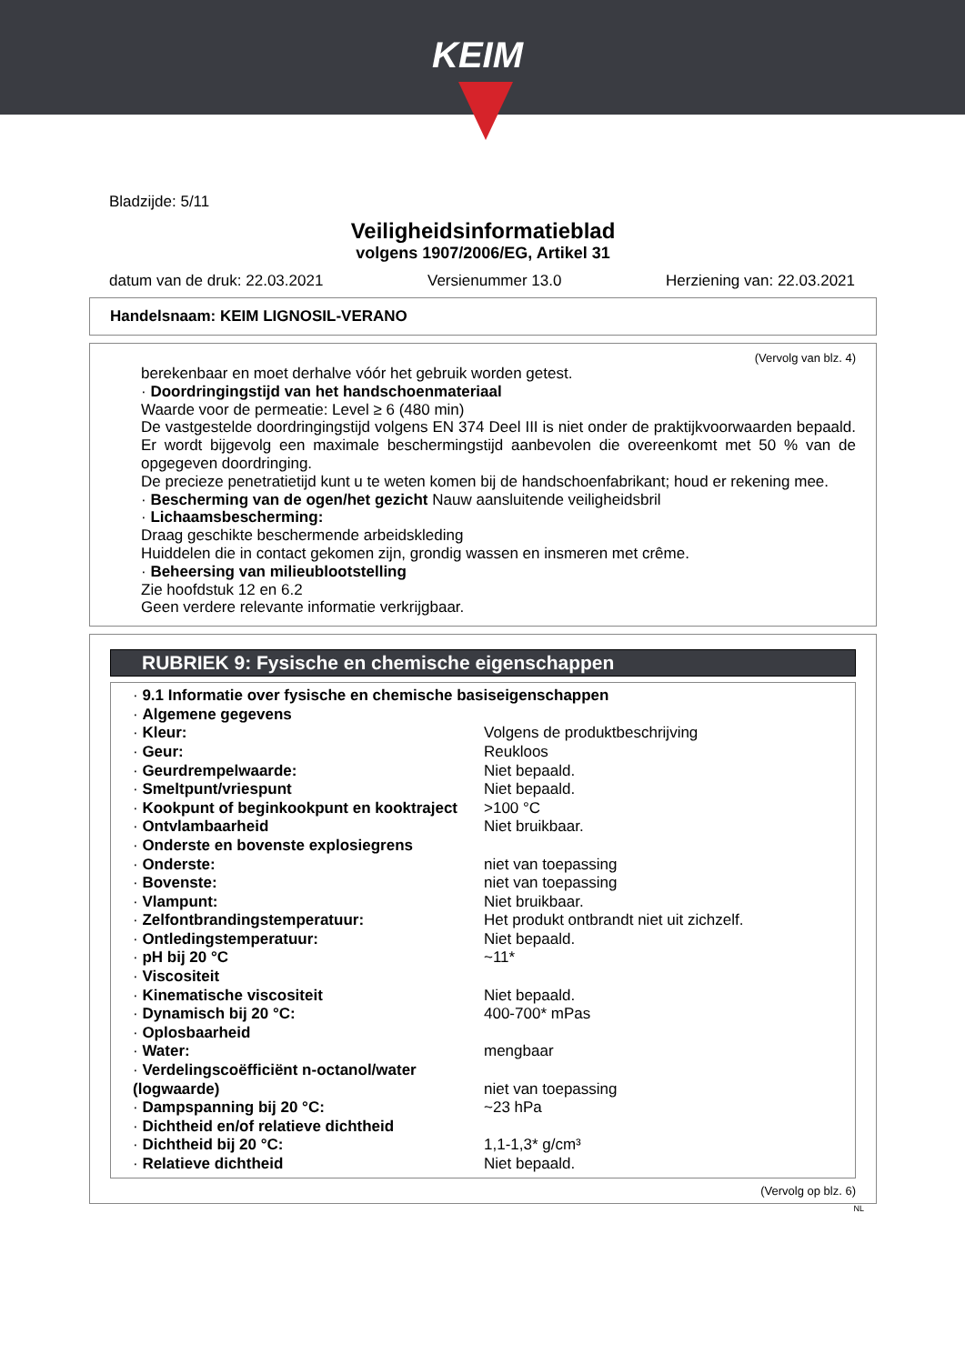KEIM
Bladzijde: 5/11
Veiligheidsinformatieblad
volgens 1907/2006/EG, Artikel 31
datum van de druk: 22.03.2021 Versienummer 13.0 Herziening van: 22.03.2021
Handelsnaam: KEIM LIGNOSIL-VERANO
(Vervolg van blz. 4)
berekenbaar en moet derhalve vóór het gebruik worden getest.
· Doordringingstijd van het handschoenmateriaal
Waarde voor de permeatie: Level ≥ 6 (480 min)
De vastgestelde doordringingstijd volgens EN 374 Deel III is niet onder de praktijkvoorwaarden bepaald. Er wordt bijgevolg een maximale beschermingstijd aanbevolen die overeenkomt met 50 % van de opgegeven doordringing.
De precieze penetratietijd kunt u te weten komen bij de handschoenfabrikant; houd er rekening mee.
· Bescherming van de ogen/het gezicht Nauw aansluitende veiligheidsbril
· Lichaamsbescherming:
Draag geschikte beschermende arbeidskleding
Huiddelen die in contact gekomen zijn, grondig wassen en insmeren met crême.
· Beheersing van milieublootstelling
Zie hoofdstuk 12 en 6.2
Geen verdere relevante informatie verkrijgbaar.
RUBRIEK 9: Fysische en chemische eigenschappen
| · 9.1 Informatie over fysische en chemische basiseigenschappen | |
| · Algemene gegevens | |
| · Kleur: | Volgens de produktbeschrijving |
| · Geur: | Reukloos |
| · Geurdrempelwaarde: | Niet bepaald. |
| · Smeltpunt/vriespunt | Niet bepaald. |
| · Kookpunt of beginkookpunt en kooktraject | >100 °C |
| · Ontvlambaarheid | Niet bruikbaar. |
| · Onderste en bovenste explosiegrens | |
| · Onderste: | niet van toepassing |
| · Bovenste: | niet van toepassing |
| · Vlampunt: | Niet bruikbaar. |
| · Zelfontbrandingstemperatuur: | Het produkt ontbrandt niet uit zichzelf. |
| · Ontledingstemperatuur: | Niet bepaald. |
| · pH bij 20 °C | ~11* |
| · Viscositeit | |
| · Kinematische viscositeit | Niet bepaald. |
| · Dynamisch bij 20 °C: | 400-700* mPas |
| · Oplosbaarheid | |
| · Water: | mengbaar |
| · Verdelingscoëfficiënt n-octanol/water (logwaarde) | niet van toepassing |
| · Dampspanning bij 20 °C: | ~23 hPa |
| · Dichtheid en/of relatieve dichtheid | |
| · Dichtheid bij 20 °C: | 1,1-1,3* g/cm³ |
| · Relatieve dichtheid | Niet bepaald. |
(Vervolg op blz. 6)
NL